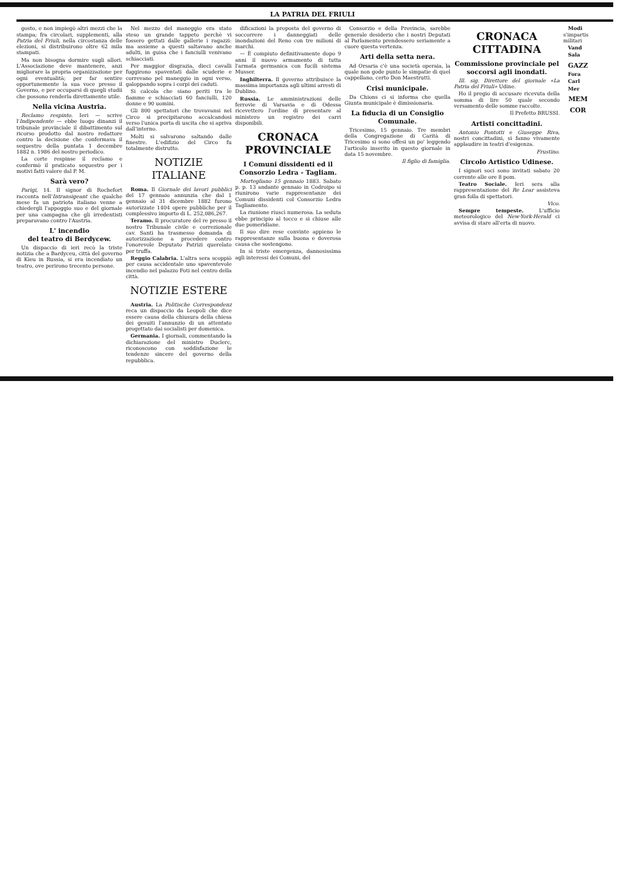LA PATRIA DEL FRIULI
gosto, e non impiegò altri mezzi che la stampa; fra circolari, supplementi, alla Patria del Friuli, nella circostanza delle elezioni, si distribuirono oltre 62 mila stampati.
Ma non bisogna dormire sugli allori. L'Associazione deve mantenere, anzi migliorare la propria organizzazione per ogni eventualità; per far sentire opportunemente la sua voce presso il Governo, e per occuparsi di quegli studii che possono renderla direttamente utile.
Nella vicina Austria.
Reclamo respinto. Ieri — scrive l'Indipendente — ebbe luogo dinanzi il tribunale provinciale il dibattimento sul ricorso prodotto dal nostro redattore contro la decisione che confermava il sequestro della puntata 1 decembre 1882 n. 1986 del nostro periodico.
La corte respinse il reclamo e confermò il praticato sequestro per i motivi fatti valere dal P. M.
Sarà vero?
Parigi, 14. Il signor di Rochefort racconta nell'Intransigeant che qualche mese fa un patriota italiano venne a chiedergli l'appoggio suo e del giornale per una campagna che gli irredentisti preparavano contro l'Austria.
L' incendio
del teatro di Berdycew.
Un dispaccio di ieri recò la triste notizia che a Bardyceu, città del governo di Kieu in Russia, si era incendiato un teatro, ove perirono trecento persone.
Nel mezzo del maneggio era stato steso un grande tappeto perchè vi fossero gettati dalle gallerie i ragazzi: ma assieme a questi saltavano anche adulti, in guisa che i fanciulli venivano schiacciati.
Per maggior disgrazia, dieci cavalli fuggirono spaventati dalle scuderie e correvano pel maneggio in ogni verso, galoppando sopra i corpi dei caduti.
Si calcola che siano periti tra le fiamme e schiacciati 60 fanciulli, 120 donne e 90 uomini.
Gli 800 spettatori che trovavansi nel Circo si precipitarono accalcandosi verso l'unica porta di uscita che si apriva dall'interno.
Molti si salvarono saltando dalle finestre. L'edifizio del Circo fu totalmente distrutto.
NOTIZIE ITALIANE
Roma. Il Giornale dei lavori pubblici del 17 gennaio annunzia che dal 1 gennaio al 31 dicembre 1882 furono autorizzate 1404 opere pubbliche per il complessivo importo di L. 252,086,267.
Teramo. Il procuratore del re presso il nostro Tribunale civile e correzionale cav. Santi ha trasmesso domanda di autorizzazione a procedere contro l'onorevole Deputato Patrizi querelato per truffa.
Reggio Calabria. L'altra sera scoppiò per causa accidentale uno spaventevole incendio nel palazzo Foti nel centro della città.
NOTIZIE ESTERE
Austria. La Politische Correspondenz reca un dispaccio da Leopoli che dice essere causa della chiusura della chiesa dei gesuiti l'annunzio di un attentato progettato dai socialisti per domenica.
Germania. I giornali, commentando la dichiarazione del ministro Duclerc, riconoscono con soddisfazione le tendenze sincere del governo della repubblica.
dificazioni la proposta del governo di soccorrere i danneggiati delle inondazioni del Reno con tre milioni di marchi.
— È compiuto definitivamente dopo 9 anni il nuovo armamento di tutta l'armata germanica con fucili sistema Musser.
Inghilterra. Il governo attribuisce la massima importanza agli ultimi arresti di Dublino.
Russia. Le amministrazioni delle ferrovie di Varsavia e di Odessa ricevettero l'ordine di presentare al ministero un registro dei carri disponibili.
CRONACA PROVINCIALE
I Comuni dissidenti ed il Consorzio Ledra - Tagliam.
Mortegliano 15 gennaio 1883. Sabato p. p. 13 andante gennaio in Codroipo si riunirono varie rappresentanze dei Comuni dissidenti col Consorzio Ledra Tagliamento.
La riunione riuscì numerosa. La seduta ebbe principio al tocco e si chiuse alle due pomeridiane.
Il suo dire rese convinte appieno le rappresentanze sulla buona e doverosa causa che sostengono.
In sì triste emergenza, dannosissima agli interessi dei Comuni, del
Consorzio e della Provincia, sarebbe generale desiderio che i nostri Deputati al Parlamento prendessero seriamente a cuore questa vertenza.
Arti della setta nera.
Ad Orsaria c'è una società operaia, la quale non gode punto le simpatie di quel cappellano, certo Don Maestrutti.
Crisi municipale.
Da Chions ci si informa che quella Giunta municipale è dimissionaria.
La fiducia di un Consiglio Comunale.
Tricesimo, 15 gennaio. Tre membri della Congregazione di Carità di Tricesimo si sono offesi un po' leggendo l'articolo inserito in questo giornale in data 15 novembre.
Il figlio di famiglia.
CRONACA CITTADINA
Commissione provinciale pel soccorsi agli inondati.
Ill. sig. Direttore del giornale «La Patria del Friuli» Udine.
Ho il pregio di accusare ricevuta della somma di lire 50 quale secondo versamento delle somme raccolte.
Il Prefetto BRUSSI.
Artisti concittadini.
Antonio Pontotti e Giuseppe Riva, nostri concittadini, si fanno vivamente applaudire in teatri d'esigenza.
Frustino.
Circolo Artistico Udinese.
I signori soci sono invitati sabato 20 corrente alle ore 8 pom.
Teatro Sociale. Ieri sera alla rappresentazione del Re Lear assisteva gran folla di spettatori.
Vico.
Sempre tempeste. L'ufficio meteorologico del New-York-Herald ci avvisa di stare all'erta di nuovo.
Modi s'impartis militari
Vand
Sala
GAZZ
Fora
Carl
Mer
MEM
COR